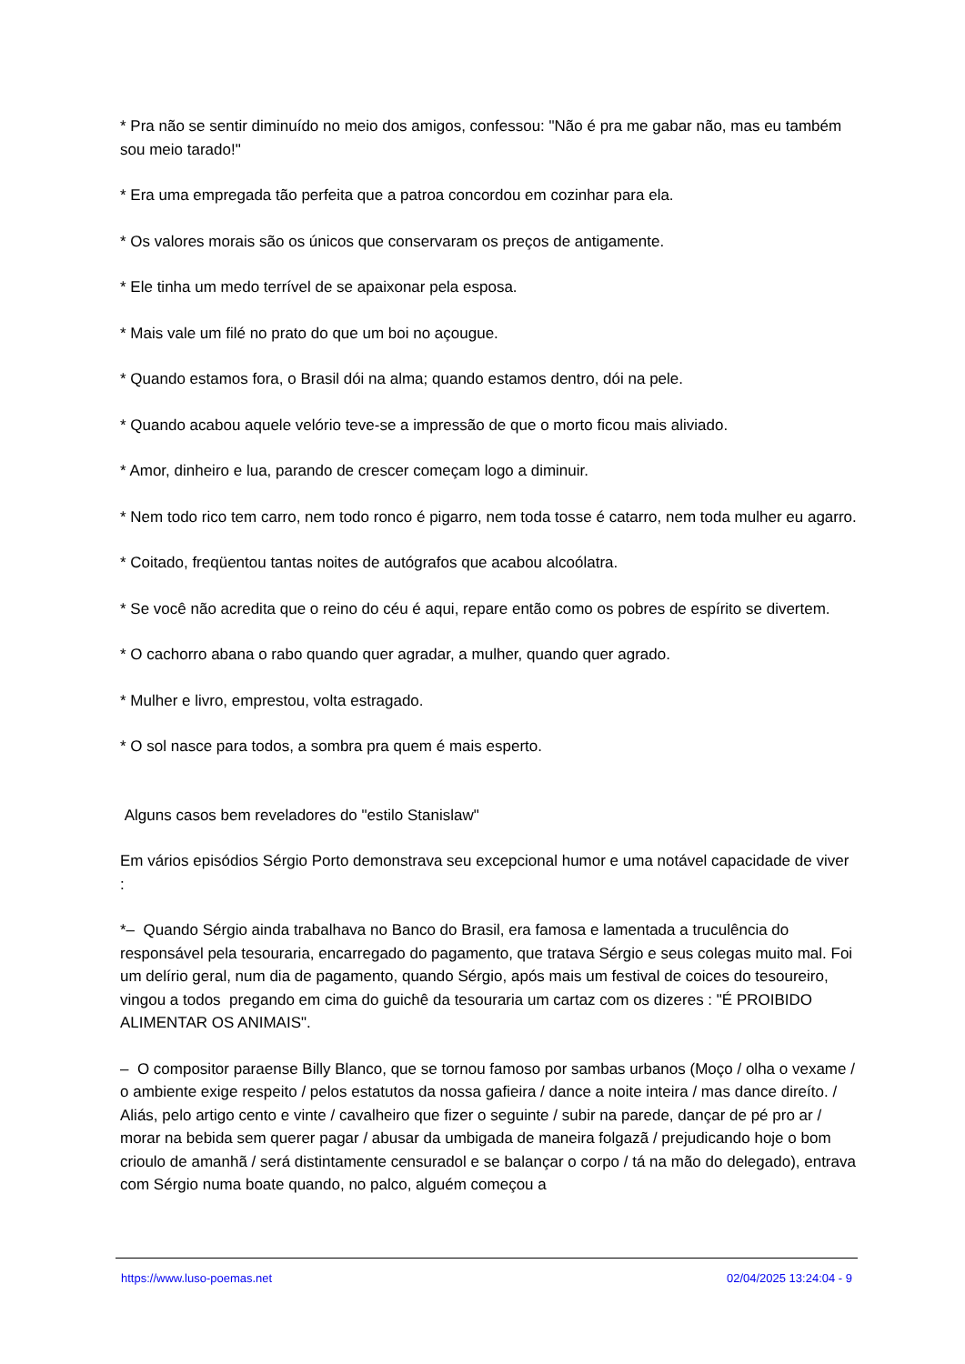* Pra não se sentir diminuído no meio dos amigos, confessou: "Não é pra me gabar não, mas eu também sou meio tarado!"
* Era uma empregada tão perfeita que a patroa concordou em cozinhar para ela.
* Os valores morais são os únicos que conservaram os preços de antigamente.
* Ele tinha um medo terrível de se apaixonar pela esposa.
* Mais vale um filé no prato do que um boi no açougue.
* Quando estamos fora, o Brasil dói na alma; quando estamos dentro, dói na pele.
* Quando acabou aquele velório teve-se a impressão de que o morto ficou mais aliviado.
* Amor, dinheiro e lua, parando de crescer começam logo a diminuir.
* Nem todo rico tem carro, nem todo ronco é pigarro, nem toda tosse é catarro, nem toda mulher eu agarro.
* Coitado, freqüentou tantas noites de autógrafos que acabou alcoólatra.
* Se você não acredita que o reino do céu é aqui, repare então como os pobres de espírito se divertem.
* O cachorro abana o rabo quando quer agradar, a mulher, quando quer agrado.
* Mulher e livro, emprestou, volta estragado.
* O sol nasce para todos, a sombra pra quem é mais esperto.
Alguns casos bem reveladores do "estilo Stanislaw"
Em vários episódios Sérgio Porto demonstrava seu excepcional humor e uma notável capacidade de viver :
*– Quando Sérgio ainda trabalhava no Banco do Brasil, era famosa e lamentada a truculência do responsável pela tesouraria, encarregado do pagamento, que tratava Sérgio e seus colegas muito mal. Foi um delírio geral, num dia de pagamento, quando Sérgio, após mais um festival de coices do tesoureiro, vingou a todos pregando em cima do guichê da tesouraria um cartaz com os dizeres : "É PROIBIDO ALIMENTAR OS ANIMAIS".
– O compositor paraense Billy Blanco, que se tornou famoso por sambas urbanos (Moço / olha o vexame / o ambiente exige respeito / pelos estatutos da nossa gafieira / dance a noite inteira / mas dance direíto. / Aliás, pelo artigo cento e vinte / cavalheiro que fizer o seguinte / subir na parede, dançar de pé pro ar / morar na bebida sem querer pagar / abusar da umbigada de maneira folgazã / prejudicando hoje o bom crioulo de amanhã / será distintamente censuradol e se balançar o corpo / tá na mão do delegado), entrava com Sérgio numa boate quando, no palco, alguém começou a
https://www.luso-poemas.net 02/04/2025 13:24:04 - 9